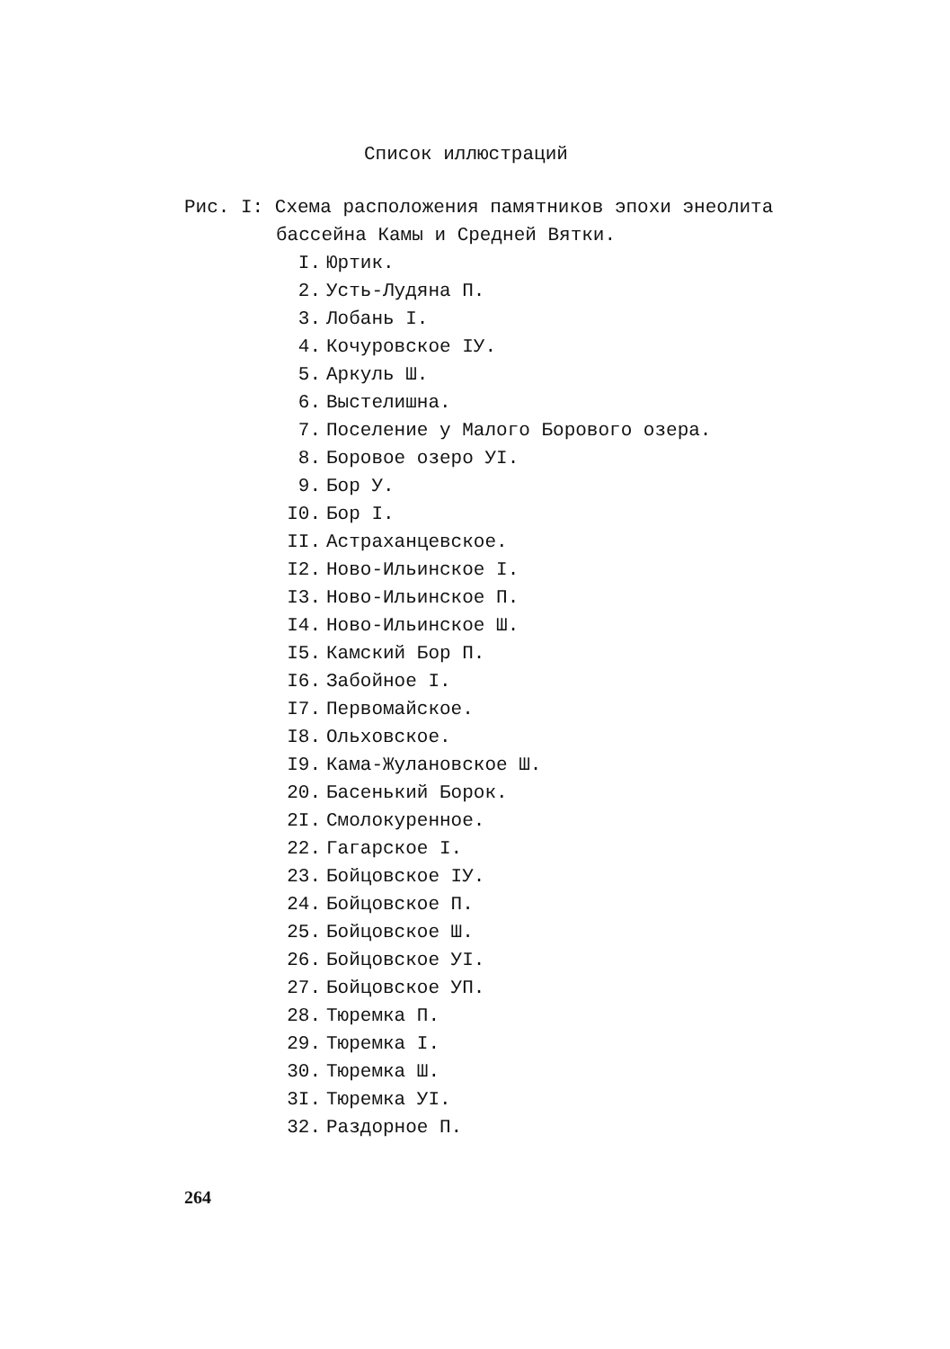Список иллюстраций
Рис. I: Схема расположения памятников эпохи энеолита
бассейна Камы и Средней Вятки.
I. Юртик.
2. Усть-Лудяна П.
3. Лобань I.
4. Кочуровское IУ.
5. Аркуль Ш.
6. Выстелишна.
7. Поселение у Малого Борового озера.
8. Боровое озеро УI.
9. Бор У.
I0. Бор I.
II. Астраханцевское.
I2. Ново-Ильинское I.
I3. Ново-Ильинское П.
I4. Ново-Ильинское Ш.
I5. Камский Бор П.
I6. Забойное I.
I7. Первомайское.
I8. Ольховское.
I9. Кама-Жулановское Ш.
20. Басенький Борок.
2I. Смолокуренное.
22. Гагарское I.
23. Бойцовское IУ.
24. Бойцовское П.
25. Бойцовское Ш.
26. Бойцовское УI.
27. Бойцовское УП.
28. Тюремка П.
29. Тюремка I.
30. Тюремка Ш.
3I. Тюремка УI.
32. Раздорное П.
264